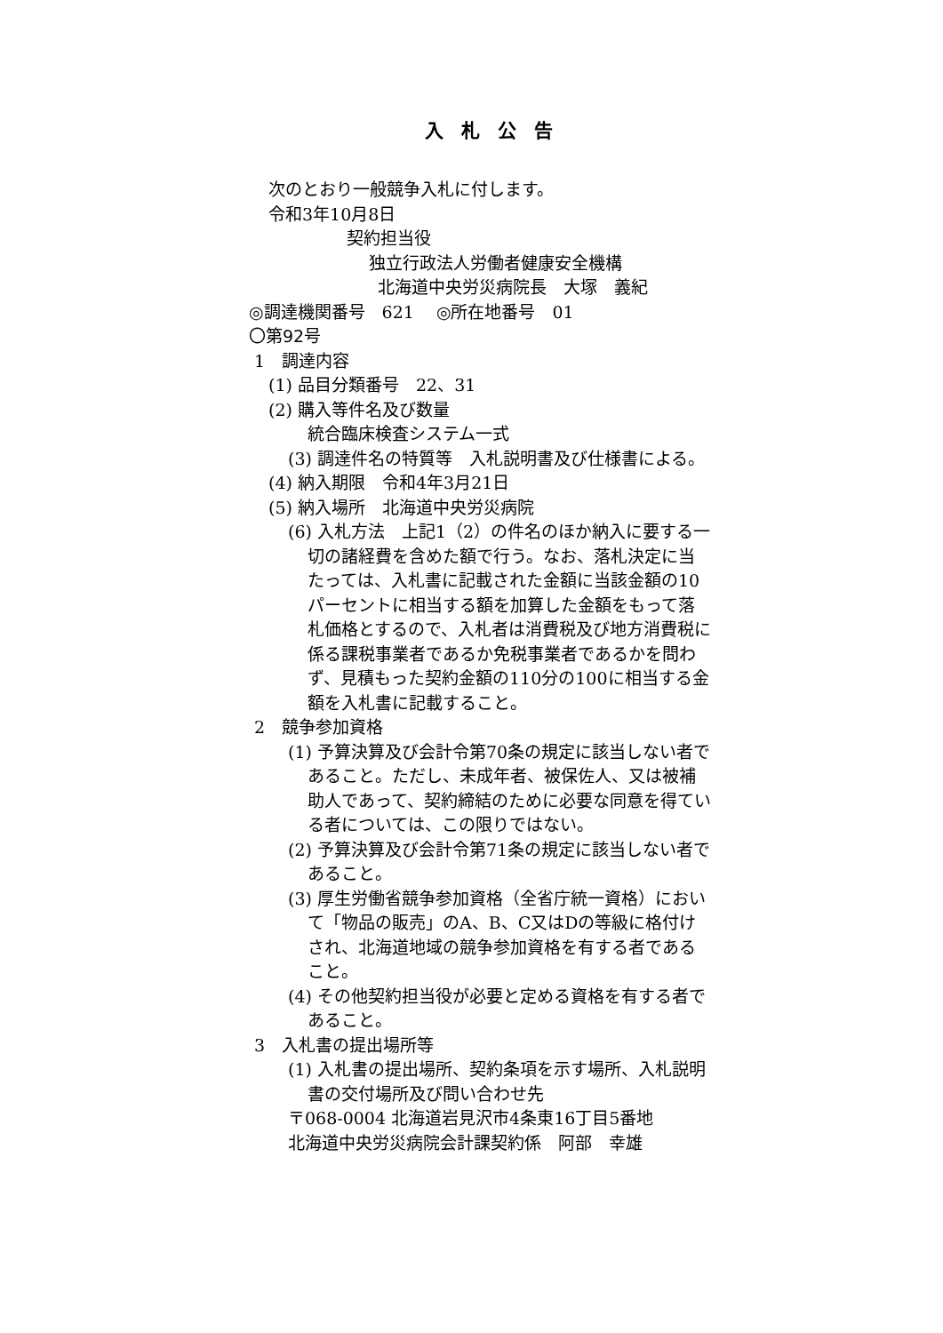入札公告
次のとおり一般競争入札に付します。
令和3年10月8日
契約担当役
独立行政法人労働者健康安全機構
北海道中央労災病院長　大塚　義紀
◎調達機関番号　621　 ◎所在地番号　01
〇第92号
1　調達内容
(1) 品目分類番号　22、31
(2) 購入等件名及び数量
統合臨床検査システム一式
(3) 調達件名の特質等　入札説明書及び仕様書による。
(4) 納入期限　令和4年3月21日
(5) 納入場所　北海道中央労災病院
(6) 入札方法　上記1（2）の件名のほか納入に要する一切の諸経費を含めた額で行う。なお、落札決定に当たっては、入札書に記載された金額に当該金額の10パーセントに相当する額を加算した金額をもって落札価格とするので、入札者は消費税及び地方消費税に係る課税事業者であるか免税事業者であるかを問わず、見積もった契約金額の110分の100に相当する金額を入札書に記載すること。
2　競争参加資格
(1) 予算決算及び会計令第70条の規定に該当しない者であること。ただし、未成年者、被保佐人、又は被補助人であって、契約締結のために必要な同意を得ている者については、この限りではない。
(2) 予算決算及び会計令第71条の規定に該当しない者であること。
(3) 厚生労働省競争参加資格（全省庁統一資格）において「物品の販売」のA、B、C又はDの等級に格付けされ、北海道地域の競争参加資格を有する者であること。
(4) その他契約担当役が必要と定める資格を有する者であること。
3　入札書の提出場所等
(1) 入札書の提出場所、契約条項を示す場所、入札説明書の交付場所及び問い合わせ先
〒068-0004 北海道岩見沢市4条東16丁目5番地
北海道中央労災病院会計課契約係　阿部　幸雄